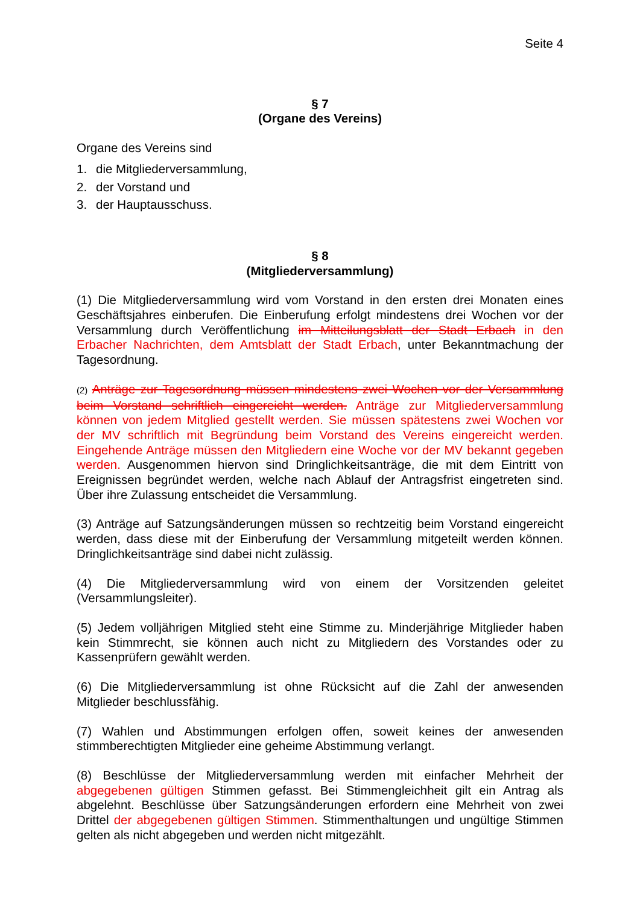Seite 4
§ 7
(Organe des Vereins)
Organe des Vereins sind
1. die Mitgliederversammlung,
2. der Vorstand und
3. der Hauptausschuss.
§ 8
(Mitgliederversammlung)
(1) Die Mitgliederversammlung wird vom Vorstand in den ersten drei Monaten eines Geschäftsjahres einberufen. Die Einberufung erfolgt mindestens drei Wochen vor der Versammlung durch Veröffentlichung im Mitteilungsblatt der Stadt Erbach in den Erbacher Nachrichten, dem Amtsblatt der Stadt Erbach, unter Bekanntmachung der Tagesordnung.
(2) Anträge zur Tagesordnung müssen mindestens zwei Wochen vor der Versammlung beim Vorstand schriftlich eingereicht werden. Anträge zur Mitgliederversammlung können von jedem Mitglied gestellt werden. Sie müssen spätestens zwei Wochen vor der MV schriftlich mit Begründung beim Vorstand des Vereins eingereicht werden. Eingehende Anträge müssen den Mitgliedern eine Woche vor der MV bekannt gegeben werden. Ausgenommen hiervon sind Dringlichkeitsanträge, die mit dem Eintritt von Ereignissen begründet werden, welche nach Ablauf der Antragsfrist eingetreten sind. Über ihre Zulassung entscheidet die Versammlung.
(3) Anträge auf Satzungsänderungen müssen so rechtzeitig beim Vorstand eingereicht werden, dass diese mit der Einberufung der Versammlung mitgeteilt werden können. Dringlichkeitsanträge sind dabei nicht zulässig.
(4) Die Mitgliederversammlung wird von einem der Vorsitzenden geleitet (Versammlungsleiter).
(5) Jedem volljährigen Mitglied steht eine Stimme zu. Minderjährige Mitglieder haben kein Stimmrecht, sie können auch nicht zu Mitgliedern des Vorstandes oder zu Kassenprüfern gewählt werden.
(6) Die Mitgliederversammlung ist ohne Rücksicht auf die Zahl der anwesenden Mitglieder beschlussfähig.
(7) Wahlen und Abstimmungen erfolgen offen, soweit keines der anwesenden stimmberechtigten Mitglieder eine geheime Abstimmung verlangt.
(8) Beschlüsse der Mitgliederversammlung werden mit einfacher Mehrheit der abgegebenen gültigen Stimmen gefasst. Bei Stimmengleichheit gilt ein Antrag als abgelehnt. Beschlüsse über Satzungsänderungen erfordern eine Mehrheit von zwei Drittel der abgegebenen gültigen Stimmen. Stimmenthaltungen und ungültige Stimmen gelten als nicht abgegeben und werden nicht mitgezählt.